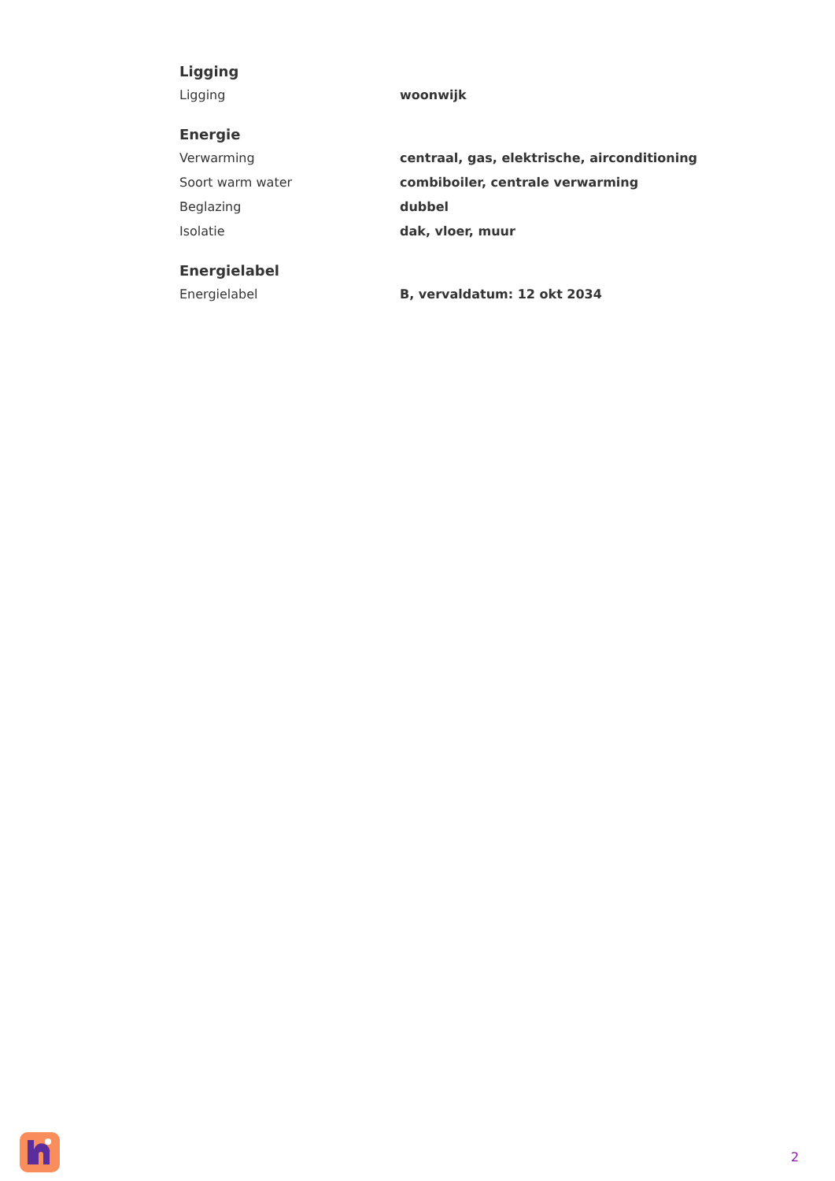Ligging
| Ligging | woonwijk |
Energie
| Verwarming | centraal, gas, elektrische, airconditioning |
| Soort warm water | combiboiler, centrale verwarming |
| Beglazing | dubbel |
| Isolatie | dak, vloer, muur |
Energielabel
| Energielabel | B, vervaldatum: 12 okt 2034 |
2